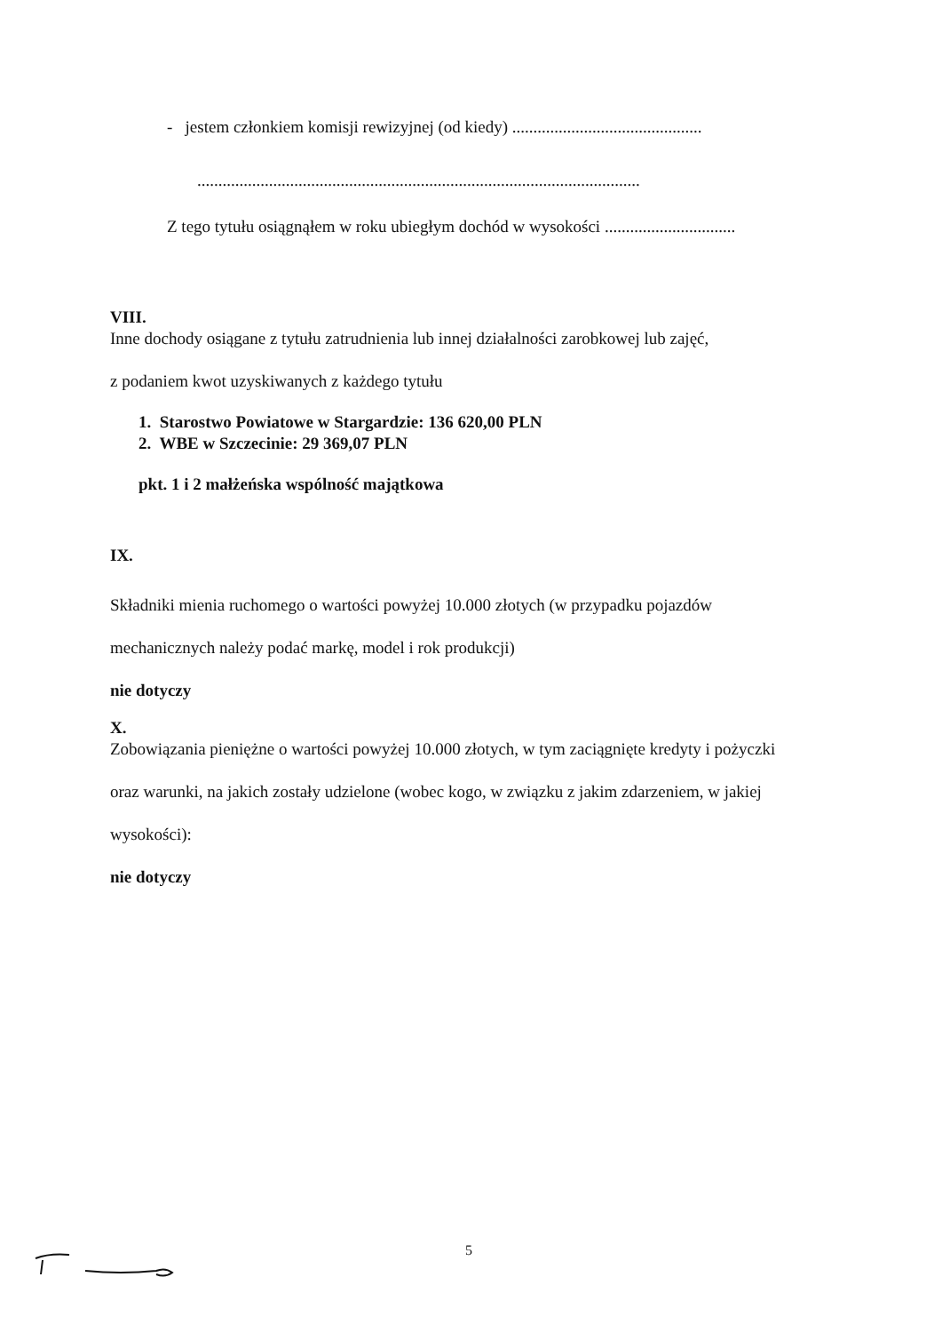- jestem członkiem komisji rewizyjnej (od kiedy) .............................................
.........................................................................................................
Z tego tytułu osiągnąłem w roku ubiegłym dochód w wysokości ...............................
VIII.
Inne dochody osiągane z tytułu zatrudnienia lub innej działalności zarobkowej lub zajęć,
z podaniem kwot uzyskiwanych z każdego tytułu
1. Starostwo Powiatowe w Stargardzie: 136 620,00 PLN
2. WBE w Szczecinie: 29 369,07 PLN
pkt. 1 i 2 małżeńska wspólność majątkowa
IX.
Składniki mienia ruchomego o wartości powyżej 10.000 złotych (w przypadku pojazdów
mechanicznych należy podać markę, model i rok produkcji)
nie dotyczy
X.
Zobowiązania pieniężne o wartości powyżej 10.000 złotych, w tym zaciągnięte kredyty i pożyczki
oraz warunki, na jakich zostały udzielone (wobec kogo, w związku z jakim zdarzeniem, w jakiej
wysokości):
nie dotyczy
5